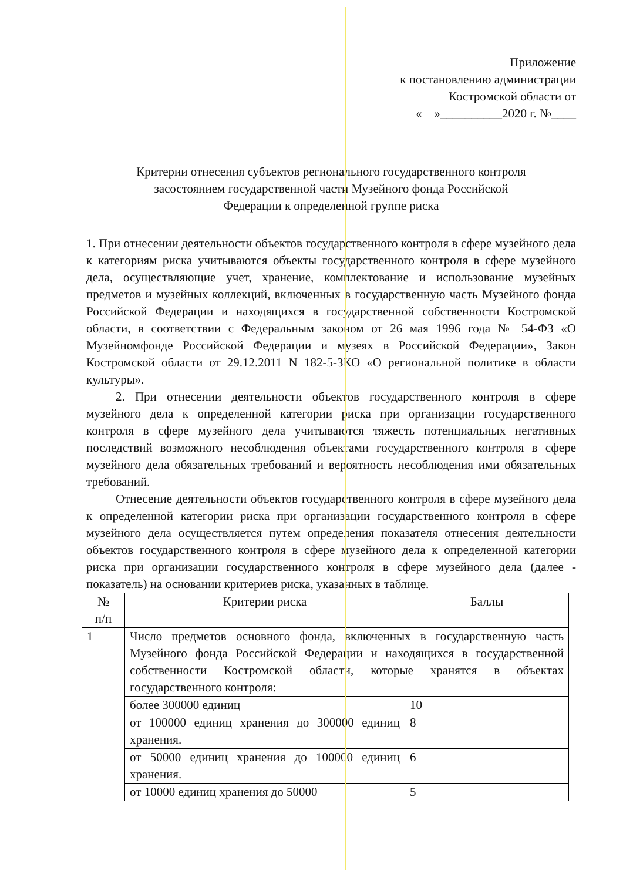Приложение
к постановлению администрации
Костромской области от
« »__________2020 г. №____
Критерии отнесения субъектов регионального государственного контроля
засостоянием государственной части Музейного фонда Российской
Федерации к определенной группе риска
1. При отнесении деятельности объектов государственного контроля в сфере музейного дела к категориям риска учитываются объекты государственного контроля в сфере музейного дела, осуществляющие учет, хранение, комплектование и использование музейных предметов и музейных коллекций, включенных в государственную часть Музейного фонда Российской Федерации и находящихся в государственной собственности Костромской области, в соответствии с Федеральным законом от 26 мая 1996 года № 54-ФЗ «О Музейномфонде Российской Федерации и музеях в Российской Федерации», Закон Костромской области от 29.12.2011 N 182-5-ЗКО «О региональной политике в области культуры».
2. При отнесении деятельности объектов государственного контроля в сфере музейного дела к определенной категории риска при организации государственного контроля в сфере музейного дела учитываются тяжесть потенциальных негативных последствий возможного несоблюдения объектами государственного контроля в сфере музейного дела обязательных требований и вероятность несоблюдения ими обязательных требований.
Отнесение деятельности объектов государственного контроля в сфере музейного дела к определенной категории риска при организации государственного контроля в сфере музейного дела осуществляется путем определения показателя отнесения деятельности объектов государственного контроля в сфере музейного дела к определенной категории риска при организации государственного контроля в сфере музейного дела (далее - показатель) на основании критериев риска, указанных в таблице.
| № п/п | Критерии риска | Баллы |
| 1 | Число предметов основного фонда, включенных в государственную часть Музейного фонда Российской Федерации и находящихся в государственной собственности Костромской области, которые хранятся в объектах государственного контроля: | |
| | более 300000 единиц | 10 |
| | от 100000 единиц хранения до 300000 единиц хранения. | 8 |
| | от 50000 единиц хранения до 100000 единиц хранения. | 6 |
| | от 10000 единиц хранения до 50000 | 5 |